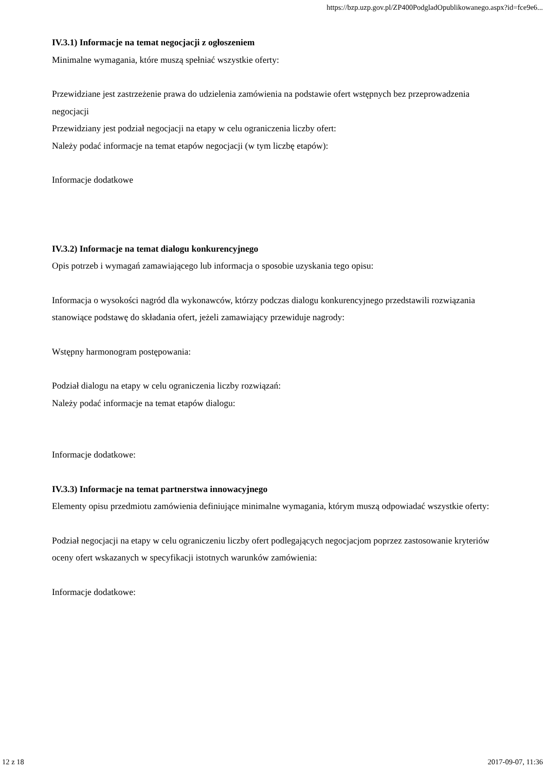https://bzp.uzp.gov.pl/ZP400PodgladOpublikowanego.aspx?id=fce9e6...
IV.3.1) Informacje na temat negocjacji z ogłoszeniem
Minimalne wymagania, które muszą spełniać wszystkie oferty:
Przewidziane jest zastrzeżenie prawa do udzielenia zamówienia na podstawie ofert wstępnych bez przeprowadzenia negocjacji
Przewidziany jest podział negocjacji na etapy w celu ograniczenia liczby ofert:
Należy podać informacje na temat etapów negocjacji (w tym liczbę etapów):
Informacje dodatkowe
IV.3.2) Informacje na temat dialogu konkurencyjnego
Opis potrzeb i wymagań zamawiającego lub informacja o sposobie uzyskania tego opisu:
Informacja o wysokości nagród dla wykonawców, którzy podczas dialogu konkurencyjnego przedstawili rozwiązania stanowiące podstawę do składania ofert, jeżeli zamawiający przewiduje nagrody:
Wstępny harmonogram postępowania:
Podział dialogu na etapy w celu ograniczenia liczby rozwiązań:
Należy podać informacje na temat etapów dialogu:
Informacje dodatkowe:
IV.3.3) Informacje na temat partnerstwa innowacyjnego
Elementy opisu przedmiotu zamówienia definiujące minimalne wymagania, którym muszą odpowiadać wszystkie oferty:
Podział negocjacji na etapy w celu ograniczeniu liczby ofert podlegających negocjacjom poprzez zastosowanie kryteriów oceny ofert wskazanych w specyfikacji istotnych warunków zamówienia:
Informacje dodatkowe:
12 z 18 2017-09-07, 11:36